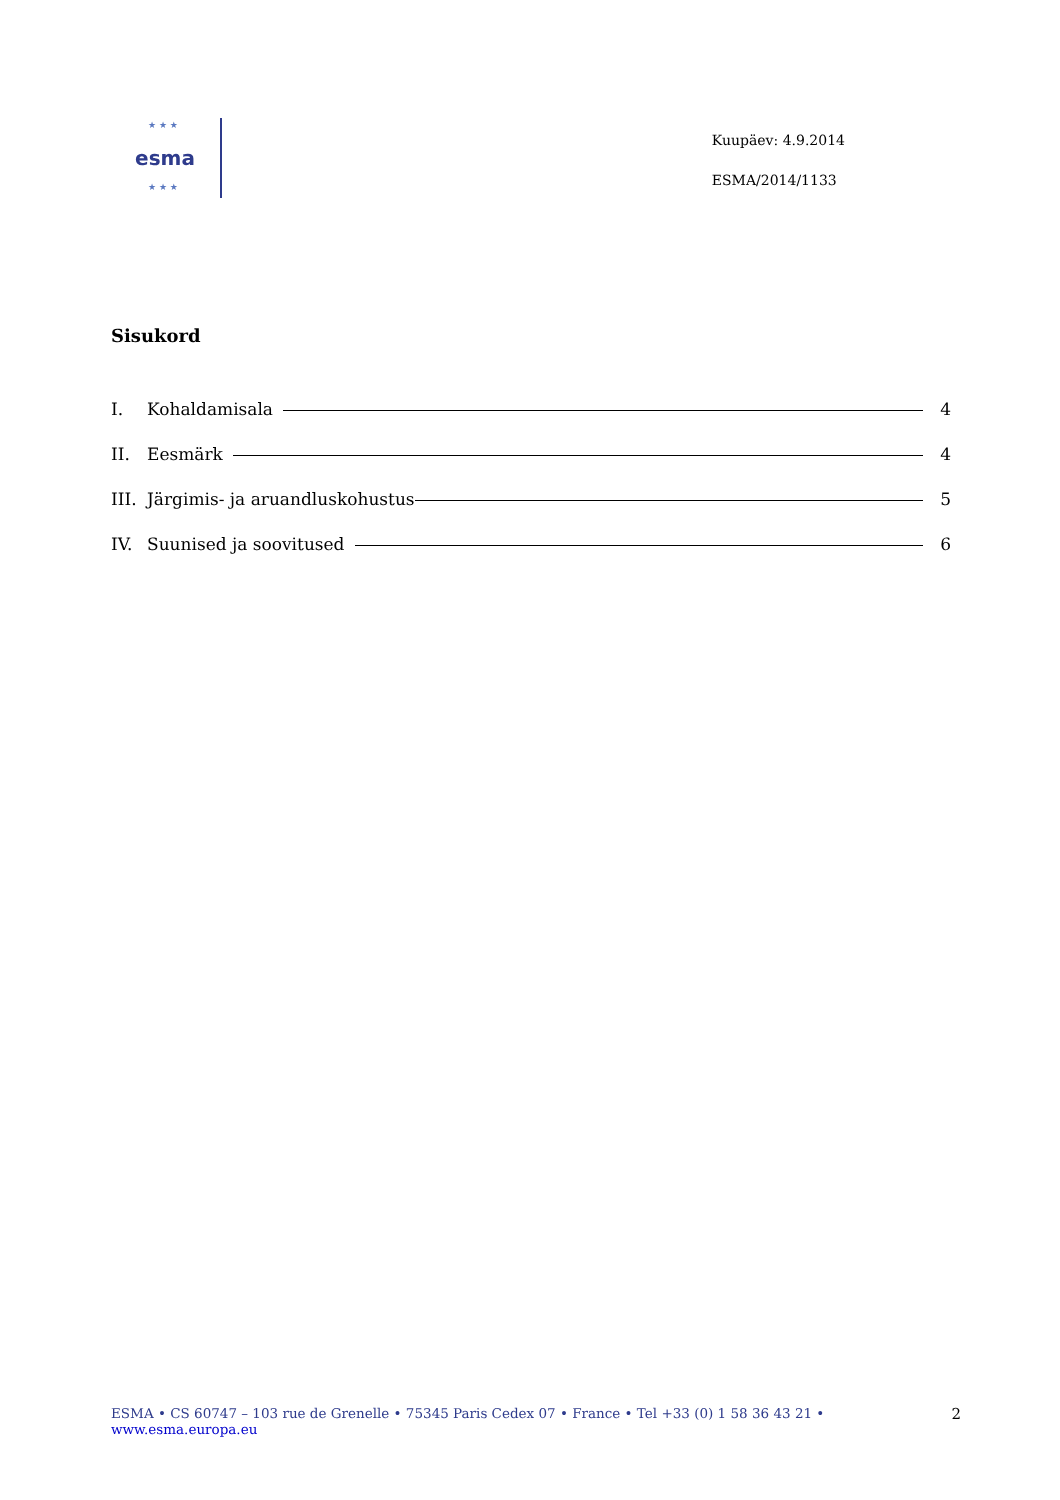★ ★ ★
★ ★ ★
esma
Kuupäev: 4.9.2014
ESMA/2014/1133
Sisukord
I. Kohaldamisala 4
II. Eesmärk 4
III. Järgimis- ja aruandluskohustus 5
IV. Suunised ja soovitused 6
ESMA • CS 60747 – 103 rue de Grenelle • 75345 Paris Cedex 07 • France • Tel +33 (0) 1 58 36 43 21 • www.esma.europa.eu 2